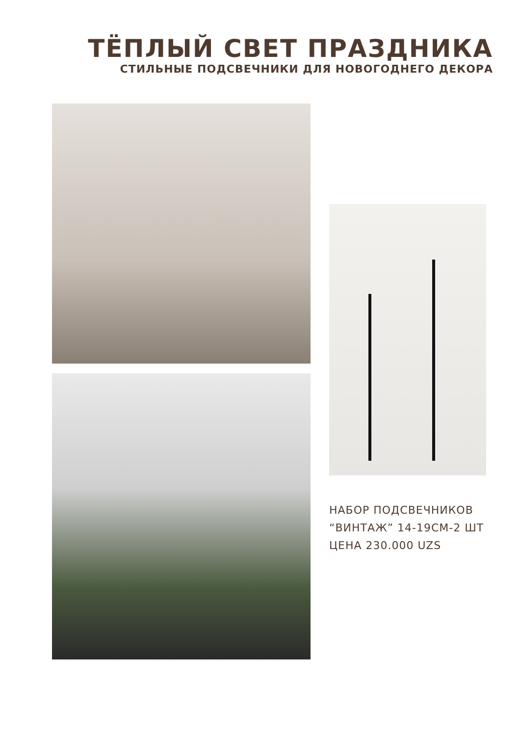ТЁПЛЫЙ СВЕТ ПРАЗДНИКА
СТИЛЬНЫЕ ПОДСВЕЧНИКИ ДЛЯ НОВОГОДНЕГО ДЕКОРА
НАБОР ПОДСВЕЧНИКОВ
“ВИНТАЖ” 14-19СМ-2 ШТ
ЦЕНА 230.000 UZS